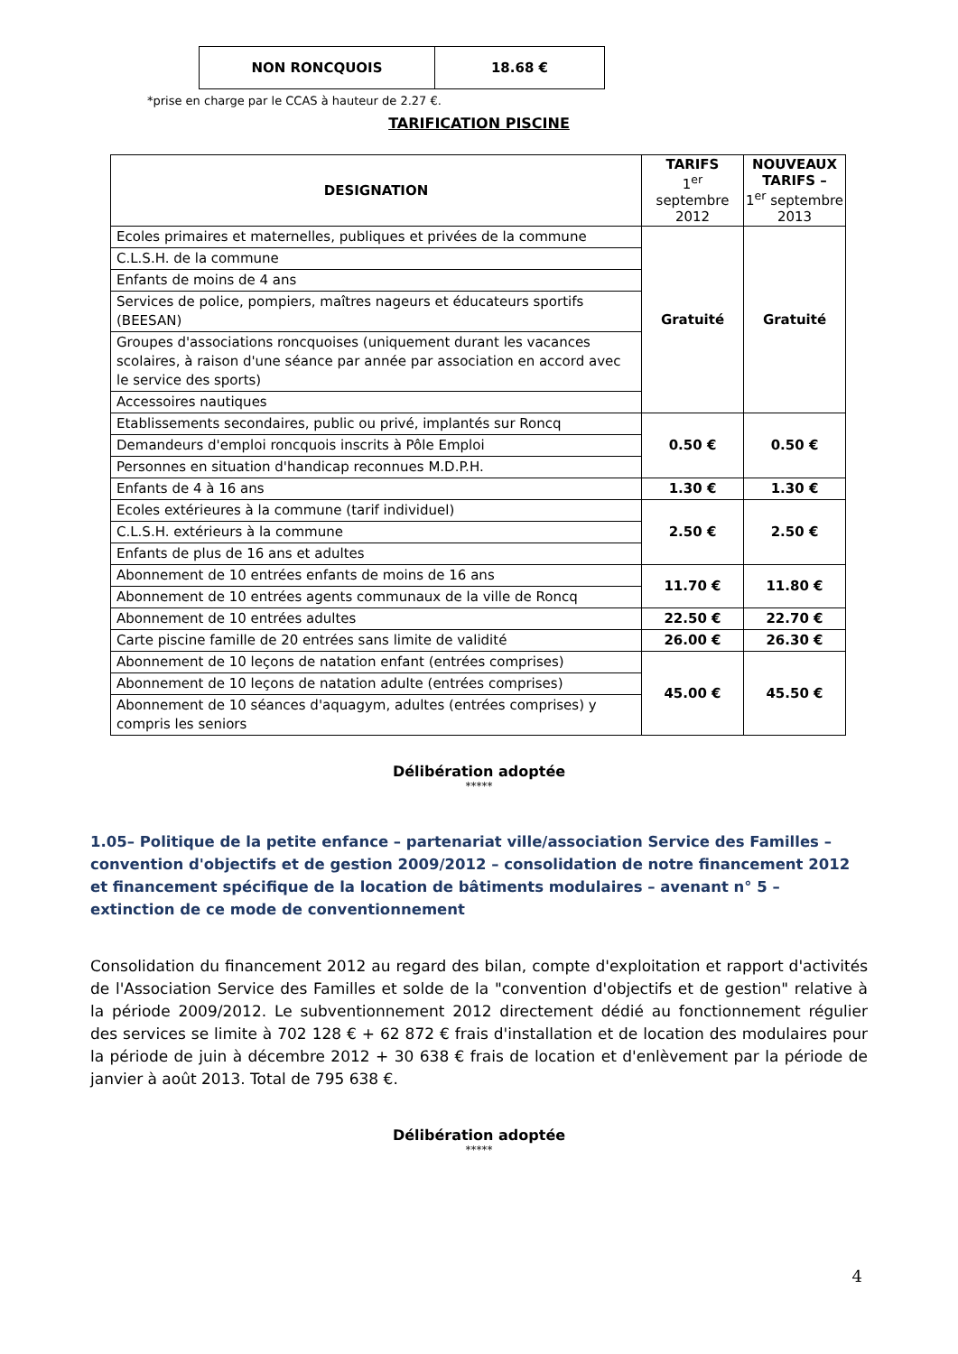| NON RONCQUOIS | 18.68 € |
*prise en charge par le CCAS à hauteur de 2.27 €.
TARIFICATION PISCINE
| DESIGNATION | TARIFS 1<sup>er</sup> septembre 2012 | NOUVEAUX TARIFS – 1<sup>er</sup> septembre 2013 |
| --- | --- | --- |
| Ecoles primaires et maternelles, publiques et privées de la commune | Gratuité | Gratuité |
| C.L.S.H. de la commune | | |
| Enfants de moins de 4 ans | | |
| Services de police, pompiers, maîtres nageurs et éducateurs sportifs (BEESAN) | | |
| Groupes d'associations roncquoises (uniquement durant les vacances scolaires, à raison d'une séance par année par association en accord avec le service des sports) | | |
| Accessoires nautiques | | |
| Etablissements secondaires, public ou privé, implantés sur Roncq | 0.50 € | 0.50 € |
| Demandeurs d'emploi roncquois inscrits à Pôle Emploi | | |
| Personnes en situation d'handicap reconnues M.D.P.H. | | |
| Enfants de 4 à 16 ans | 1.30 € | 1.30 € |
| Ecoles extérieures à la commune (tarif individuel) | 2.50 € | 2.50 € |
| C.L.S.H. extérieurs à la commune | | |
| Enfants de plus de 16 ans et adultes | | |
| Abonnement de 10 entrées enfants de moins de 16 ans | 11.70 € | 11.80 € |
| Abonnement de 10 entrées agents communaux de la ville de Roncq | | |
| Abonnement de 10 entrées adultes | 22.50 € | 22.70 € |
| Carte piscine famille de 20 entrées sans limite de validité | 26.00 € | 26.30 € |
| Abonnement de 10 leçons de natation enfant (entrées comprises) | 45.00 € | 45.50 € |
| Abonnement de 10 leçons de natation adulte (entrées comprises) | | |
| Abonnement de 10 séances d'aquagym, adultes (entrées comprises) y compris les seniors | | |
Délibération adoptée
*****
1.05– Politique de la petite enfance – partenariat ville/association Service des Familles – convention d'objectifs et de gestion 2009/2012 – consolidation de notre financement 2012 et financement spécifique de la location de bâtiments modulaires – avenant n° 5 – extinction de ce mode de conventionnement
Consolidation du financement 2012 au regard des bilan, compte d'exploitation et rapport d'activités de l'Association Service des Familles et solde de la "convention d'objectifs et de gestion" relative à la période 2009/2012. Le subventionnement 2012 directement dédié au fonctionnement régulier des services se limite à 702 128 € + 62 872 € frais d'installation et de location des modulaires pour la période de juin à décembre 2012 + 30 638 € frais de location et d'enlèvement par la période de janvier à août 2013. Total de 795 638 €.
Délibération adoptée
*****
4